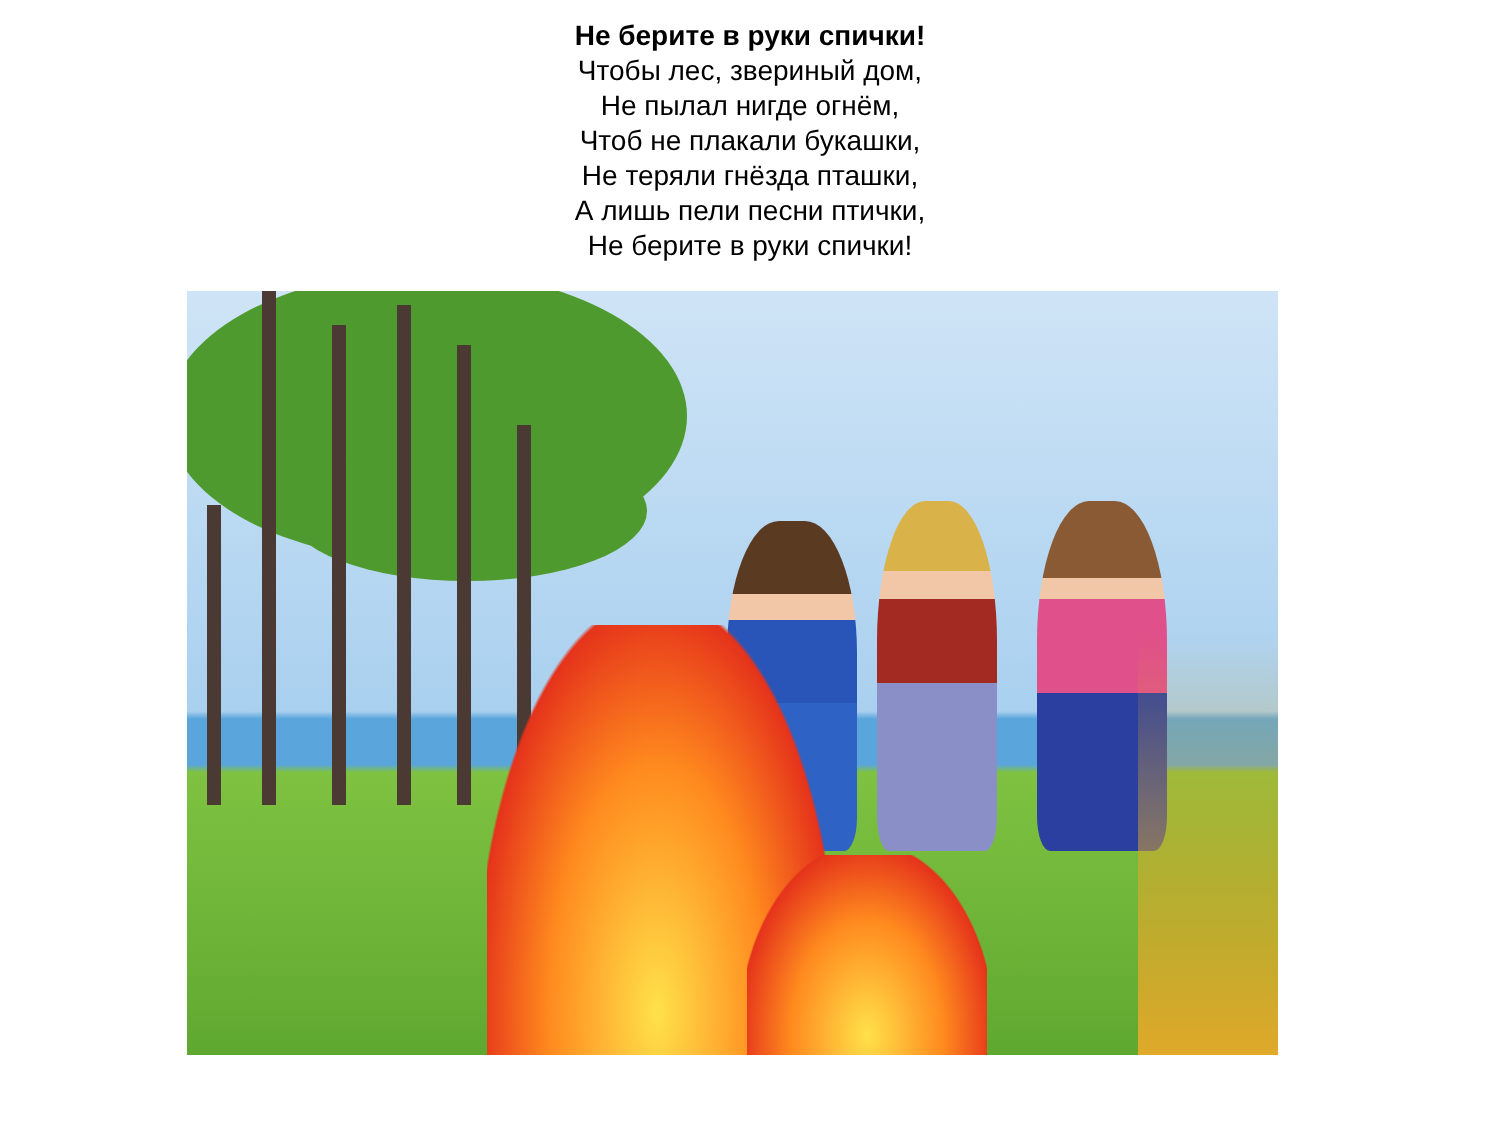Не берите в руки спички!
Чтобы лес, звериный дом,
Не пылал нигде огнём,
Чтоб не плакали букашки,
Не теряли гнёзда пташки,
А лишь пели песни птички,
Не берите в руки спички!